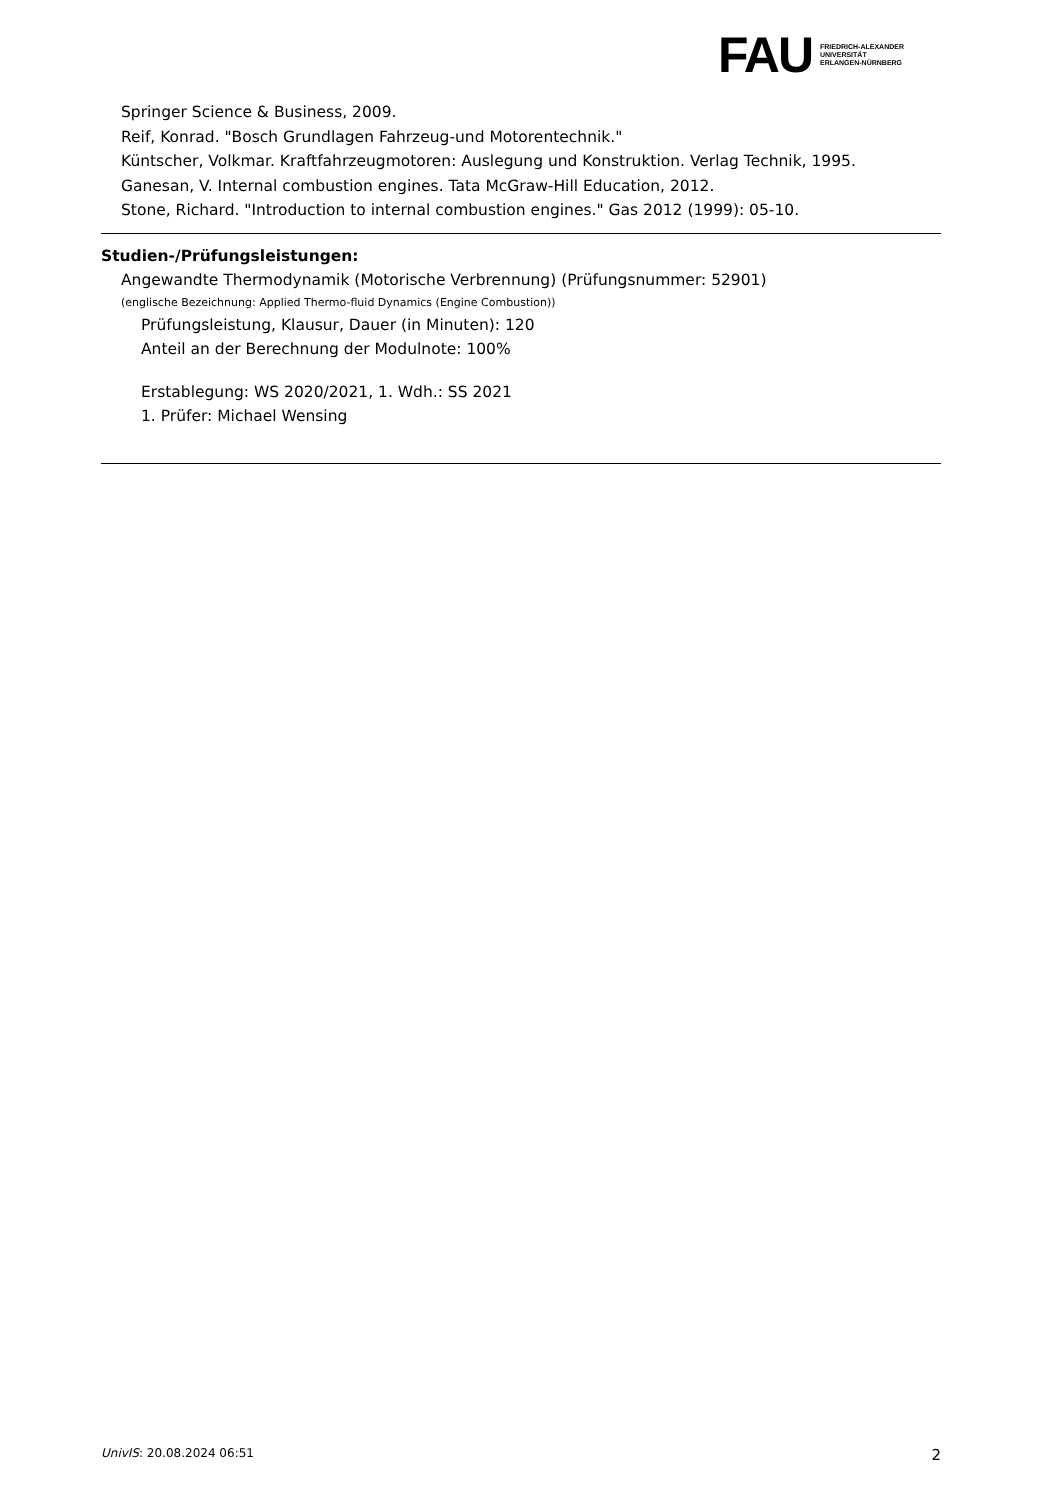FAU
FRIEDRICH-ALEXANDER
UNIVERSITÄT
ERLANGEN-NÜRNBERG
Springer Science & Business, 2009.
Reif, Konrad. "Bosch Grundlagen Fahrzeug-und Motorentechnik."
Küntscher, Volkmar. Kraftfahrzeugmotoren: Auslegung und Konstruktion. Verlag Technik, 1995.
Ganesan, V. Internal combustion engines. Tata McGraw-Hill Education, 2012.
Stone, Richard. "Introduction to internal combustion engines." Gas 2012 (1999): 05-10.
Studien-/Prüfungsleistungen:
Angewandte Thermodynamik (Motorische Verbrennung) (Prüfungsnummer: 52901)
(englische Bezeichnung: Applied Thermo-fluid Dynamics (Engine Combustion))
Prüfungsleistung, Klausur, Dauer (in Minuten): 120
Anteil an der Berechnung der Modulnote: 100%
Erstablegung: WS 2020/2021, 1. Wdh.: SS 2021
1. Prüfer: Michael Wensing
UnivIS: 20.08.2024 06:51 2